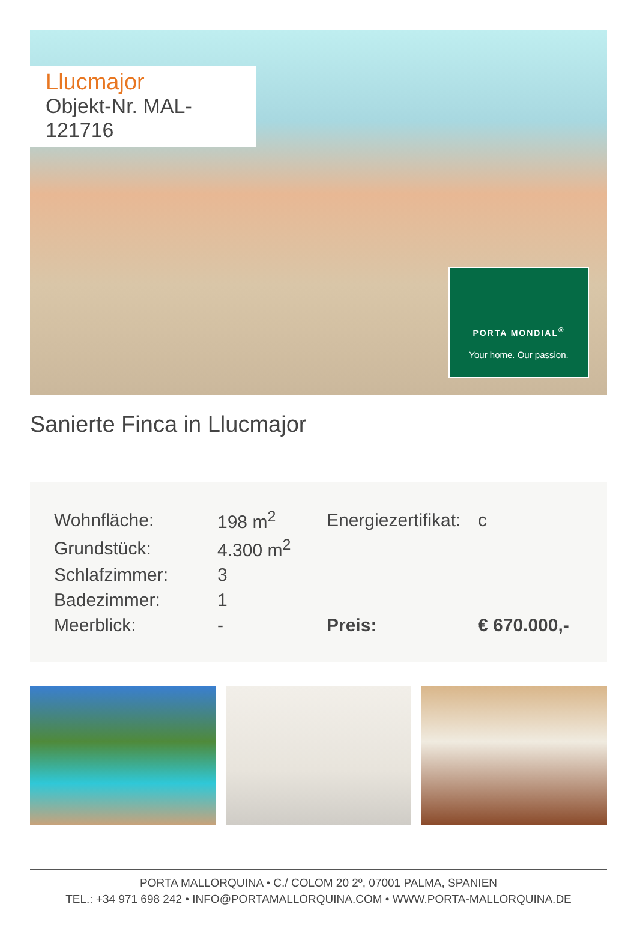Llucmajor
Objekt-Nr. MAL-121716
PORTA MONDIAL<sup>®</sup>
Your home. Our passion.
Sanierte Finca in Llucmajor
| Wohnfläche: | 198 m<sup>2</sup> | Energiezertifikat: | c |
| Grundstück: | 4.300 m<sup>2</sup> | | |
| Schlafzimmer: | 3 | | |
| Badezimmer: | 1 | | |
| Meerblick: | - | Preis: | € 670.000,- |
PORTA MALLORQUINA • C./ COLOM 20 2º, 07001 PALMA, SPANIEN
TEL.: +34 971 698 242 • INFO@PORTAMALLORQUINA.COM • WWW.PORTA-MALLORQUINA.DE